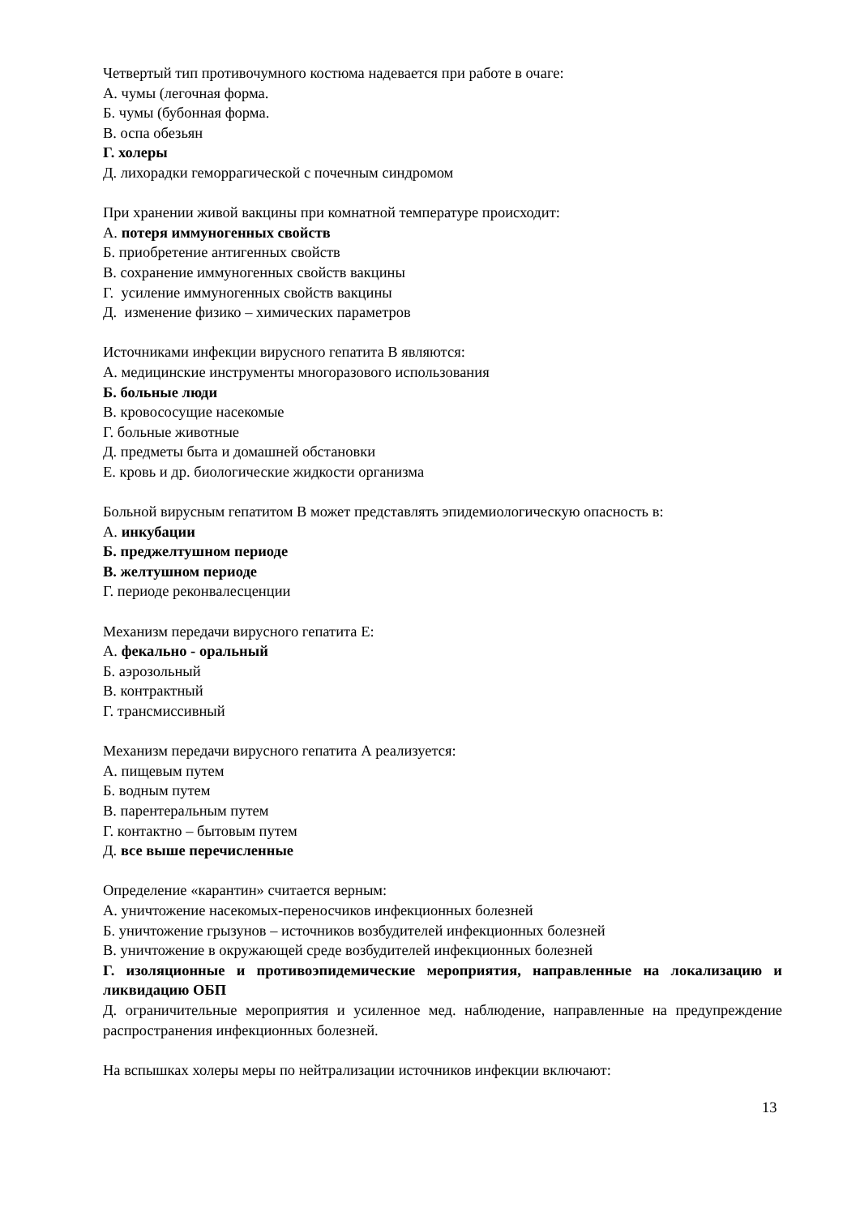Четвертый тип противочумного костюма надевается при работе в очаге:
А. чумы (легочная форма.
Б. чумы (бубонная форма.
В. оспа обезьян
Г. холеры
Д. лихорадки геморрагической с почечным синдромом
При хранении живой вакцины при комнатной температуре происходит:
А. потеря иммуногенных свойств
Б. приобретение антигенных свойств
В. сохранение иммуногенных свойств вакцины
Г. усиление иммуногенных свойств вакцины
Д. изменение физико – химических параметров
Источниками инфекции вирусного гепатита В являются:
А. медицинские инструменты многоразового использования
Б. больные люди
В. кровососущие насекомые
Г. больные животные
Д. предметы быта и домашней обстановки
Е. кровь и др. биологические жидкости организма
Больной вирусным гепатитом В может представлять эпидемиологическую опасность в:
А. инкубации
Б. преджелтушном периоде
В. желтушном периоде
Г. периоде реконвалесценции
Механизм передачи вирусного гепатита Е:
А. фекально - оральный
Б. аэрозольный
В. контрактный
Г. трансмиссивный
Механизм передачи вирусного гепатита А реализуется:
А. пищевым путем
Б. водным путем
В. парентеральным путем
Г. контактно – бытовым путем
Д. все выше перечисленные
Определение «карантин» считается верным:
А. уничтожение насекомых-переносчиков инфекционных болезней
Б. уничтожение грызунов – источников возбудителей инфекционных болезней
В. уничтожение в окружающей среде возбудителей инфекционных болезней
Г. изоляционные и противоэпидемические мероприятия, направленные на локализацию и ликвидацию ОБП
Д. ограничительные мероприятия и усиленное мед. наблюдение, направленные на предупреждение распространения инфекционных болезней.
На вспышках холеры меры по нейтрализации источников инфекции включают:
13